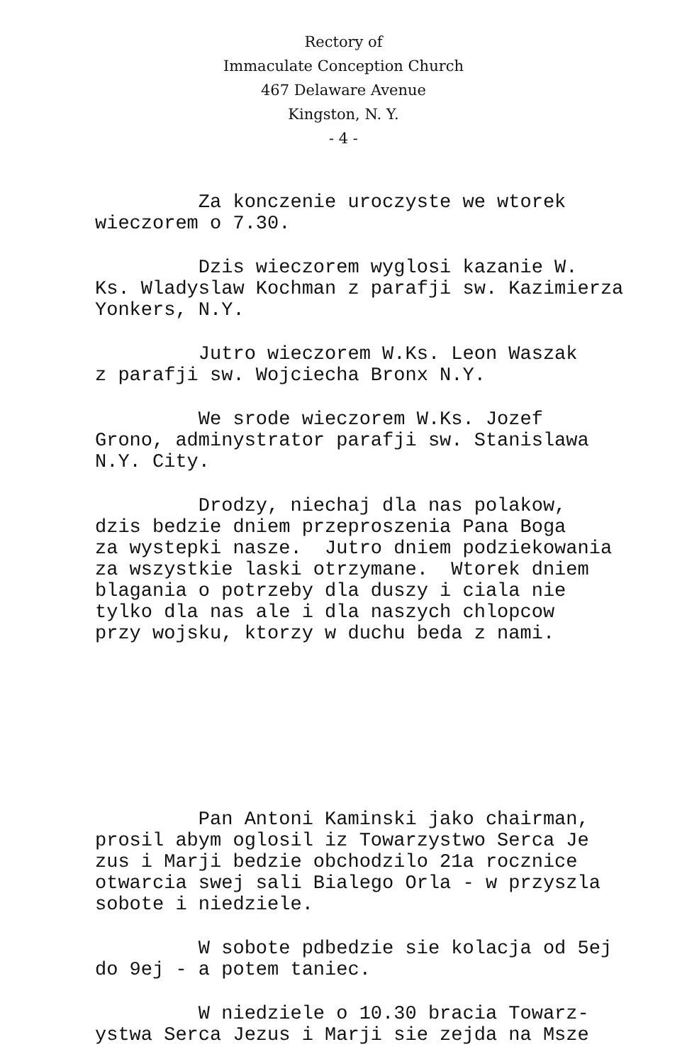Rectory of
Immaculate Conception Church
467 Delaware Avenue
Kingston, N. Y.
- 4 -
Za konczenie uroczyste we wtorek wieczorem o 7.30.
Dzis wieczorem wyglosi kazanie W. Ks. Wladyslaw Kochman z parafji sw. Kazimierza Yonkers, N.Y.
Jutro wieczorem W.Ks. Leon Waszak z parafji sw. Wojciecha Bronx N.Y.
We srode wieczorem W.Ks. Jozef Grono, adminystrator parafji sw. Stanislawa N.Y. City.
Drodzy, niechaj dla nas polakow, dzis bedzie dniem przeproszenia Pana Boga za wystepki nasze. Jutro dniem podziekowania za wszystkie laski otrzymane. Wtorek dniem blagania o potrzeby dla duszy i ciala nie tylko dla nas ale i dla naszych chlopcow przy wojsku, ktorzy w duchu beda z nami.
Pan Antoni Kaminski jako chairman, prosil abym oglosil iz Towarzystwo Serca Je zus i Marji bedzie obchodzilo 21a rocznice otwarcia swej sali Bialego Orla - w przyszla sobote i niedziele.
W sobote pdbedzie sie kolacja od 5ej do 9ej - a potem taniec.
W niedziele o 10.30 bracia Towarz- ystwa Serca Jezus i Marji sie zejda na Msze